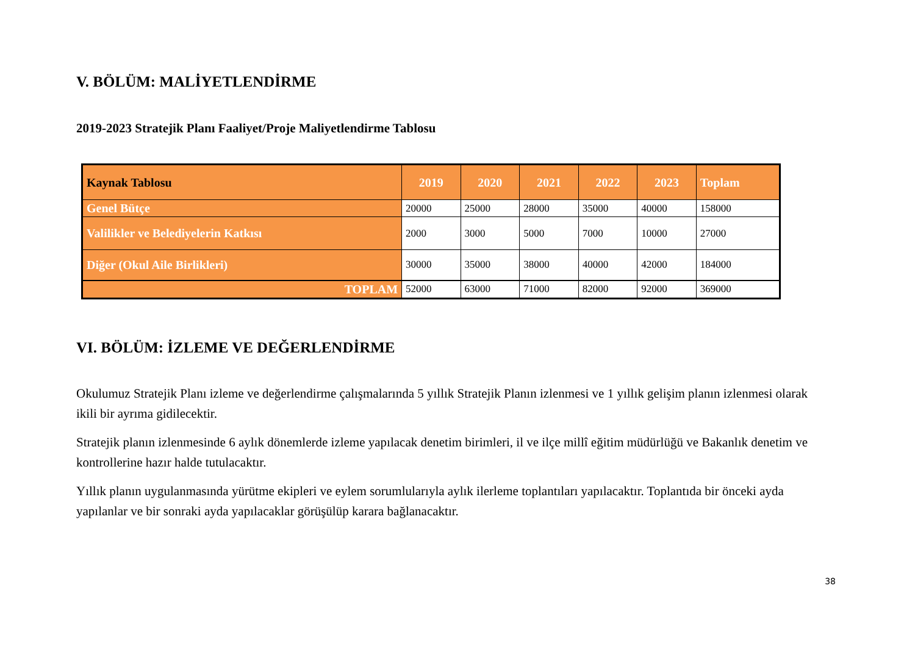V. BÖLÜM: MALİYETLENDİRME
2019-2023 Stratejik Planı Faaliyet/Proje Maliyetlendirme Tablosu
| Kaynak Tablosu | 2019 | 2020 | 2021 | 2022 | 2023 | Toplam |
| --- | --- | --- | --- | --- | --- | --- |
| Genel Bütçe | 20000 | 25000 | 28000 | 35000 | 40000 | 158000 |
| Valilikler ve Belediyelerin Katkısı | 2000 | 3000 | 5000 | 7000 | 10000 | 27000 |
| Diğer (Okul Aile Birlikleri) | 30000 | 35000 | 38000 | 40000 | 42000 | 184000 |
| TOPLAM | 52000 | 63000 | 71000 | 82000 | 92000 | 369000 |
VI. BÖLÜM: İZLEME VE DEĞERLENDİRME
Okulumuz Stratejik Planı izleme ve değerlendirme çalışmalarında 5 yıllık Stratejik Planın izlenmesi ve 1 yıllık gelişim planın izlenmesi olarak ikili bir ayrıma gidilecektir.
Stratejik planın izlenmesinde 6 aylık dönemlerde izleme yapılacak denetim birimleri, il ve ilçe millî eğitim müdürlüğü ve Bakanlık denetim ve kontrollerine hazır halde tutulacaktır.
Yıllık planın uygulanmasında yürütme ekipleri ve eylem sorumlularıyla aylık ilerleme toplantıları yapılacaktır. Toplantıda bir önceki ayda yapılanlar ve bir sonraki ayda yapılacaklar görüşülüp karara bağlanacaktır.
38